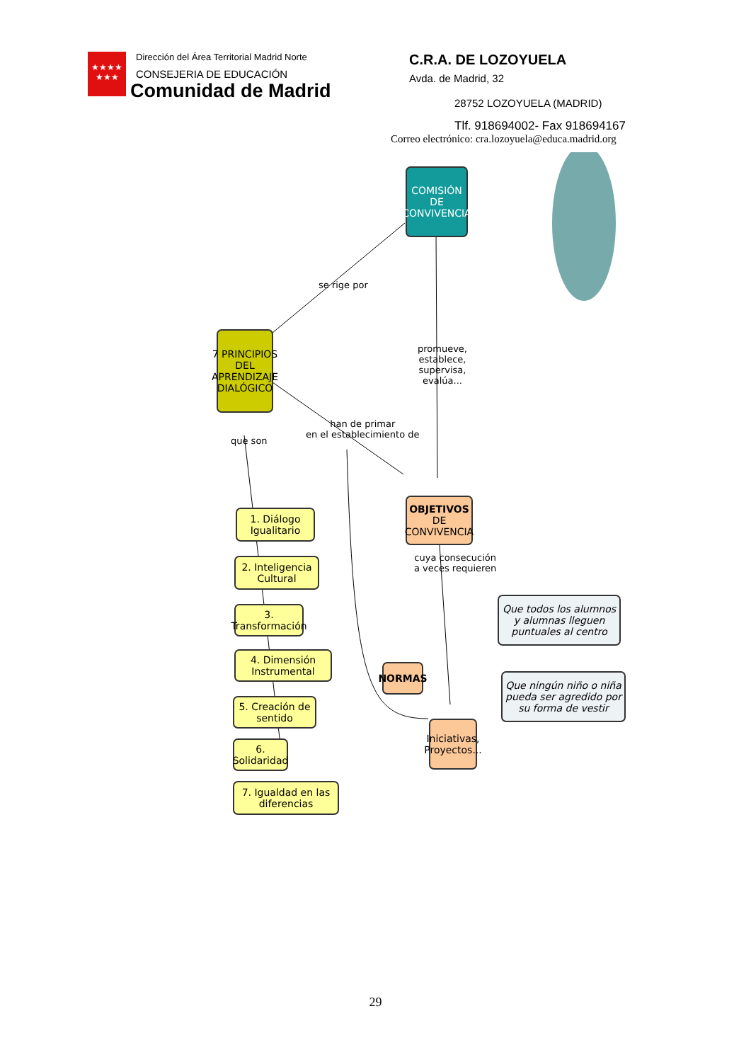★★★★
★★★
Dirección del Área Territorial Madrid Norte
CONSEJERIA DE EDUCACIÓN
Comunidad de Madrid
C.R.A. DE LOZOYUELA
Avda. de Madrid, 32
28752 LOZOYUELA (MADRID)
Tlf. 918694002- Fax 918694167
Correo electrónico: cra.lozoyuela@educa.madrid.org
COMISIÓN
DE
CONVIVENCIA
se rige por
7 PRINCIPIOS DEL APRENDIZAJE DIALÓGICO
promueve,
establece,
supervisa,
evalúa...
que son
han de primar
en el establecimiento de
OBJETIVOS
DE CONVIVENCIA
1. Diálogo Igualitario
2. Inteligencia Cultural
3. Transformación
4. Dimensión Instrumental
5. Creación de sentido
6. Solidaridad
7. Igualdad en las diferencias
cuya consecución
a veces requieren
Que todos los alumnos y alumnas lleguen puntuales al centro
NORMAS
Que ningún niño o niña pueda ser agredido por su forma de vestir
Iniciativas, Proyectos...
29